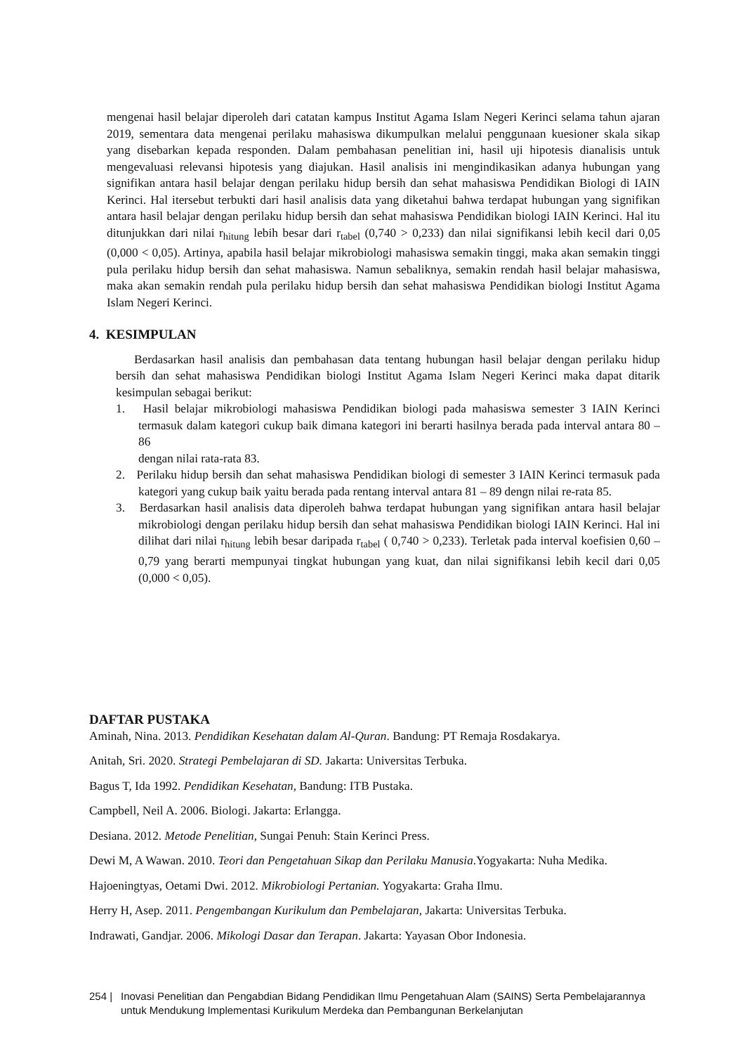mengenai hasil belajar diperoleh dari catatan kampus Institut Agama Islam Negeri Kerinci selama tahun ajaran 2019, sementara data mengenai perilaku mahasiswa dikumpulkan melalui penggunaan kuesioner skala sikap yang disebarkan kepada responden. Dalam pembahasan penelitian ini, hasil uji hipotesis dianalisis untuk mengevaluasi relevansi hipotesis yang diajukan. Hasil analisis ini mengindikasikan adanya hubungan yang signifikan antara hasil belajar dengan perilaku hidup bersih dan sehat mahasiswa Pendidikan Biologi di IAIN Kerinci. Hal itersebut terbukti dari hasil analisis data yang diketahui bahwa terdapat hubungan yang signifikan antara hasil belajar dengan perilaku hidup bersih dan sehat mahasiswa Pendidikan biologi IAIN Kerinci. Hal itu ditunjukkan dari nilai r<sub>hitung</sub> lebih besar dari r<sub>tabel</sub> (0,740 > 0,233) dan nilai signifikansi lebih kecil dari 0,05 (0,000 < 0,05). Artinya, apabila hasil belajar mikrobiologi mahasiswa semakin tinggi, maka akan semakin tinggi pula perilaku hidup bersih dan sehat mahasiswa. Namun sebaliknya, semakin rendah hasil belajar mahasiswa, maka akan semakin rendah pula perilaku hidup bersih dan sehat mahasiswa Pendidikan biologi Institut Agama Islam Negeri Kerinci.
4. KESIMPULAN
Berdasarkan hasil analisis dan pembahasan data tentang hubungan hasil belajar dengan perilaku hidup bersih dan sehat mahasiswa Pendidikan biologi Institut Agama Islam Negeri Kerinci maka dapat ditarik kesimpulan sebagai berikut:
1. Hasil belajar mikrobiologi mahasiswa Pendidikan biologi pada mahasiswa semester 3 IAIN Kerinci termasuk dalam kategori cukup baik dimana kategori ini berarti hasilnya berada pada interval antara 80 – 86
dengan nilai rata-rata 83.
2. Perilaku hidup bersih dan sehat mahasiswa Pendidikan biologi di semester 3 IAIN Kerinci termasuk pada kategori yang cukup baik yaitu berada pada rentang interval antara 81 – 89 dengn nilai re-rata 85.
3. Berdasarkan hasil analisis data diperoleh bahwa terdapat hubungan yang signifikan antara hasil belajar mikrobiologi dengan perilaku hidup bersih dan sehat mahasiswa Pendidikan biologi IAIN Kerinci. Hal ini dilihat dari nilai r<sub>hitung</sub> lebih besar daripada r<sub>tabel</sub> ( 0,740 > 0,233). Terletak pada interval koefisien 0,60 – 0,79 yang berarti mempunyai tingkat hubungan yang kuat, dan nilai signifikansi lebih kecil dari 0,05 (0,000 < 0,05).
DAFTAR PUSTAKA
Aminah, Nina. 2013. Pendidikan Kesehatan dalam Al-Quran. Bandung: PT Remaja Rosdakarya.
Anitah, Sri. 2020. Strategi Pembelajaran di SD. Jakarta: Universitas Terbuka.
Bagus T, Ida 1992. Pendidikan Kesehatan, Bandung: ITB Pustaka.
Campbell, Neil A. 2006. Biologi. Jakarta: Erlangga.
Desiana. 2012. Metode Penelitian, Sungai Penuh: Stain Kerinci Press.
Dewi M, A Wawan. 2010. Teori dan Pengetahuan Sikap dan Perilaku Manusia.Yogyakarta: Nuha Medika.
Hajoeningtyas, Oetami Dwi. 2012. Mikrobiologi Pertanian. Yogyakarta: Graha Ilmu.
Herry H, Asep. 2011. Pengembangan Kurikulum dan Pembelajaran, Jakarta: Universitas Terbuka.
Indrawati, Gandjar. 2006. Mikologi Dasar dan Terapan. Jakarta: Yayasan Obor Indonesia.
254 | Inovasi Penelitian dan Pengabdian Bidang Pendidikan Ilmu Pengetahuan Alam (SAINS) Serta Pembelajarannya untuk Mendukung Implementasi Kurikulum Merdeka dan Pembangunan Berkelanjutan